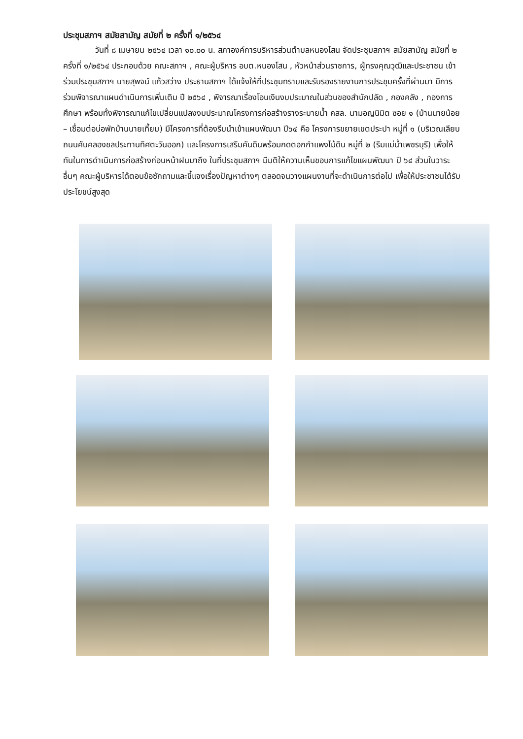ประชุมสภาฯ สมัยสามัญ สมัยที่ ๒ ครั้งที่ ๑/๒๕๖๔
วันที่ ๘ เมษายน ๒๕๖๔ เวลา ๑๐.๐๐ น. สภาองค์การบริหารส่วนตำบลหนองโสน จัดประชุมสภาฯ สมัยสามัญ สมัยที่ ๒ ครั้งที่ ๑/๒๕๖๔ ประกอบด้วย คณะสภาฯ , คณะผู้บริหาร อบต.หนองโสน , หัวหน้าส่วนราชการ, ผู้ทรงคุณวุฒิและประชาชน เข้าร่วมประชุมสภาฯ นายสุพจน์ แก้วสว่าง ประธานสภาฯ ได้แจ้งให้ที่ประชุมทราบและรับรองรายงานการประชุมครั้งที่ผ่านมา มีการร่วมพิจารณาแผนดำเนินการเพิ่มเติม ปี ๒๕๖๔ , พิจารณาเรื่องโอนเงินงบประมาณในส่วนของสำนักปลัด , กองคลัง , กองการศึกษา พร้อมทั้งพิจารณาแก้ไขเปลี่ยนแปลงงบประมาณโครงการก่อสร้างรางระบายน้ำ คสล. นามอญนิมิต ซอย ๑ (บ้านนายน้อย – เชื่อมต่อบ่อพักบ้านนายเที้ยม) มีโครงการที่ต้องรีบนำเข้าแผนพัฒนา ปี๖๔ คือ โครงการขยายเขตประปา หมู่ที่ ๑ (บริเวณเลียบถนนคันคลองชลประทานทิศตะวันออก) และโครงการเสริมคันดินพร้อมกดตอกกำแพงไม้ดิน หมู่ที่ ๒ (ริมแม่น้ำเพชรบุรี) เพื่อให้ทันในการดำเนินการก่อสร้างก่อนหน้าฝนมาถึง ในที่ประชุมสภาฯ มีมติให้ความเห็นชอบการแก้ไขแผนพัฒนา ปี ๖๔ ส่วนในวาระอื่นๆ คณะผู้บริหารได้ตอบข้อซักถามและชี้แจงเรื่องปัญหาต่างๆ ตลอดจนวางแผนงานที่จะดำเนินการต่อไป เพื่อให้ประชาชนได้รับประโยชน์สูงสุด